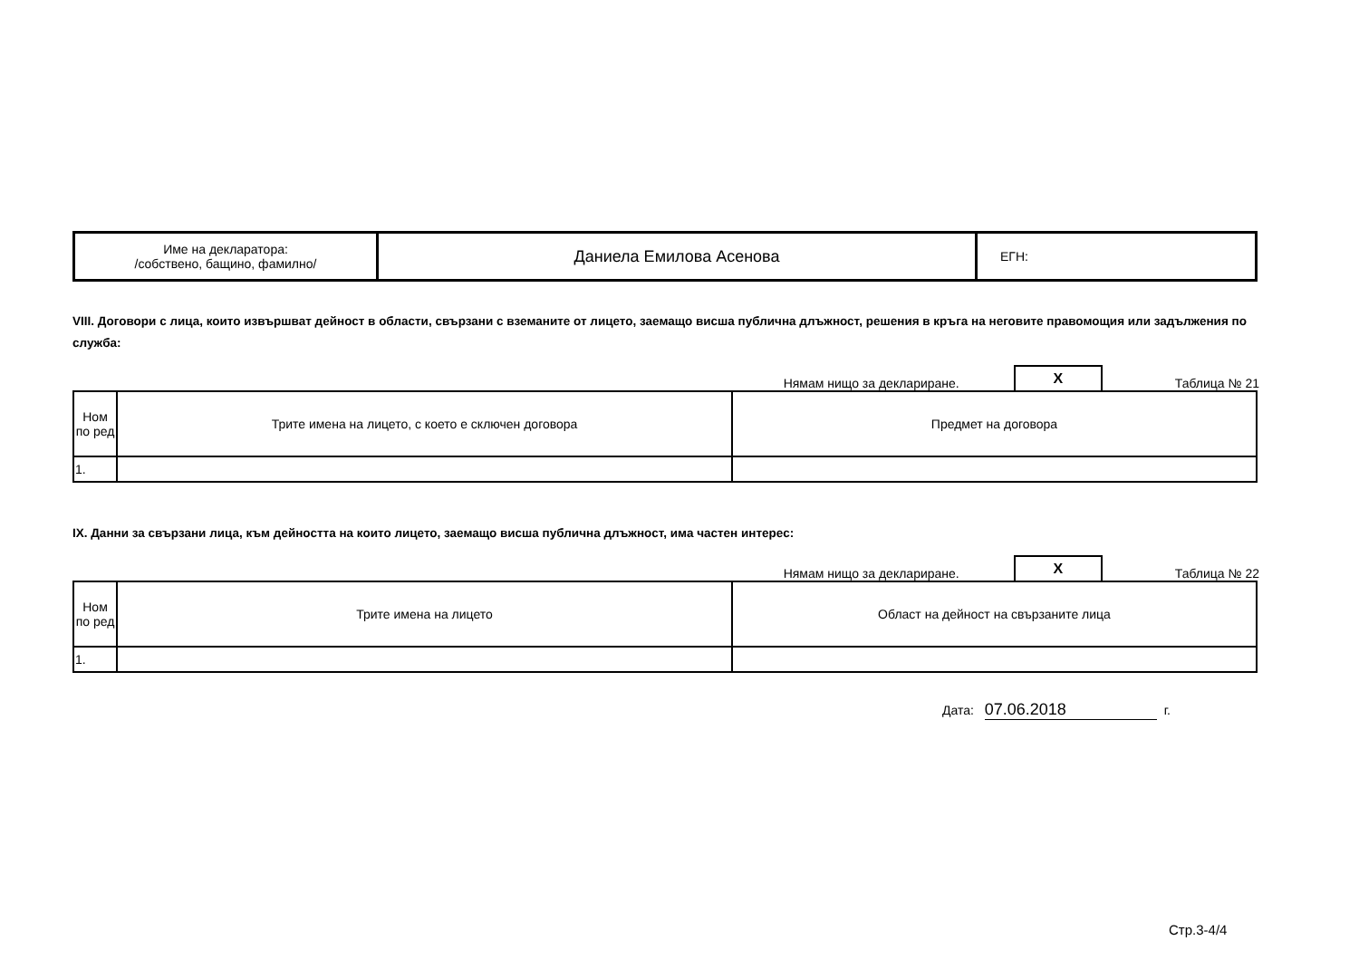| Име на декларатора: /собствено, бащино, фамилно/ | Даниела Емилова Асенова | ЕГН: |
VIII. Договори с лица, които извършват дейност в области, свързани с вземаните от лицето, заемащо висша публична длъжност, решения в кръга на неговите правомощия или задължения по служба:
Нямам нищо за деклариране. X Таблица № 21
| Ном по ред | Трите имена на лицето, с което е сключен договора | Предмет на договора |
| --- | --- | --- |
| 1. | | |
IX. Данни за свързани лица, към дейността на които лицето, заемащо висша публична длъжност, има частен интерес:
Нямам нищо за деклариране. X Таблица № 22
| Ном по ред | Трите имена на лицето | Област на дейност на свързаните лица |
| --- | --- | --- |
| 1. | | |
Дата: 07.06.2018 г.
Стр.3-4/4